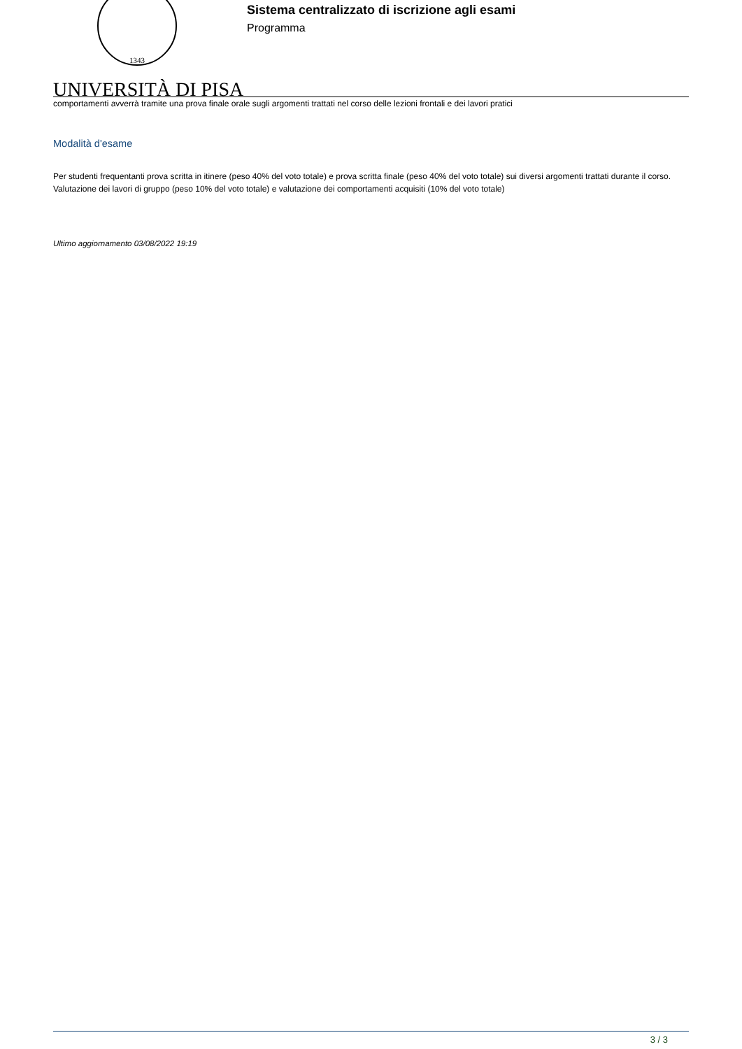1343
Sistema centralizzato di iscrizione agli esami
Programma
UNIVERSITÀ DI PISA
comportamenti avverrà tramite una prova finale orale sugli argomenti trattati nel corso delle lezioni frontali e dei lavori pratici
Modalità d'esame
Per studenti frequentanti prova scritta in itinere (peso 40% del voto totale) e prova scritta finale (peso 40% del voto totale) sui diversi argomenti trattati durante il corso. Valutazione dei lavori di gruppo (peso 10% del voto totale) e valutazione dei comportamenti acquisiti (10% del voto totale)
Ultimo aggiornamento 03/08/2022 19:19
3 / 3